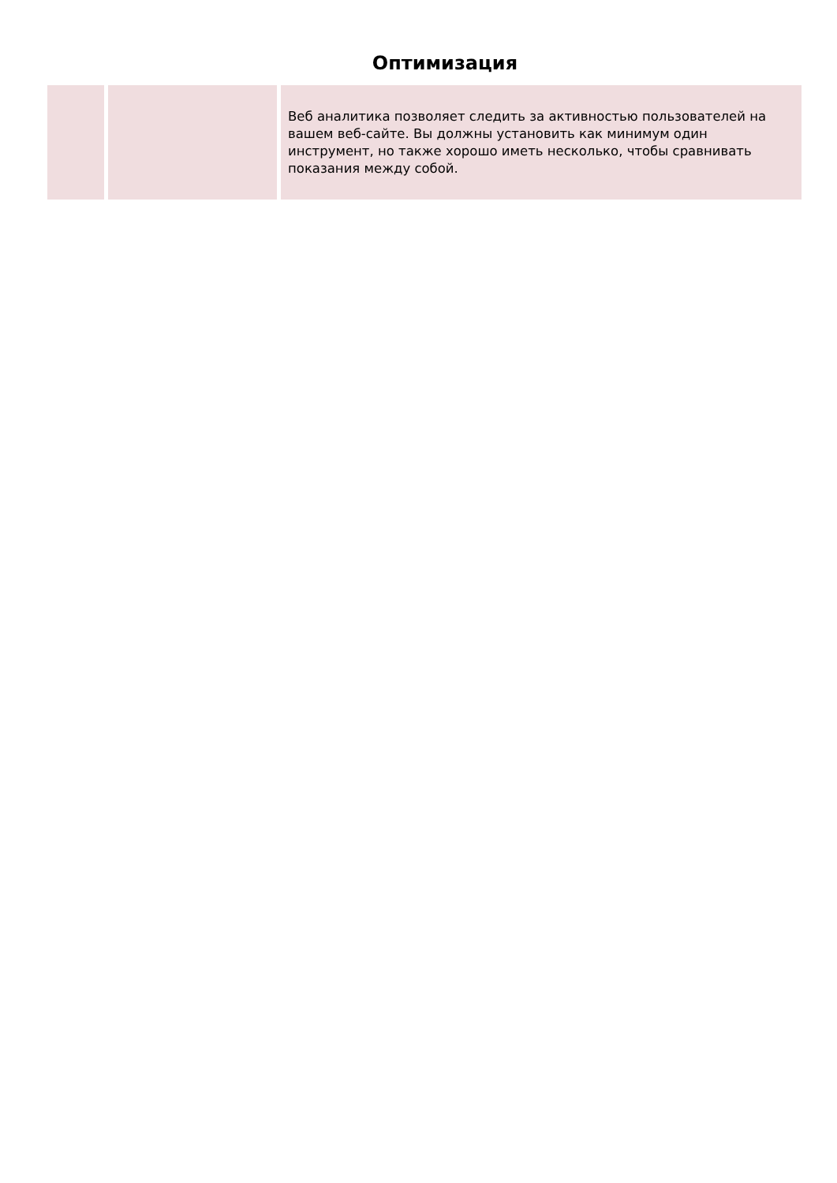Оптимизация
| | | Веб аналитика позволяет следить за активностью пользователей на вашем веб-сайте. Вы должны установить как минимум один инструмент, но также хорошо иметь несколько, чтобы сравнивать показания между собой. |